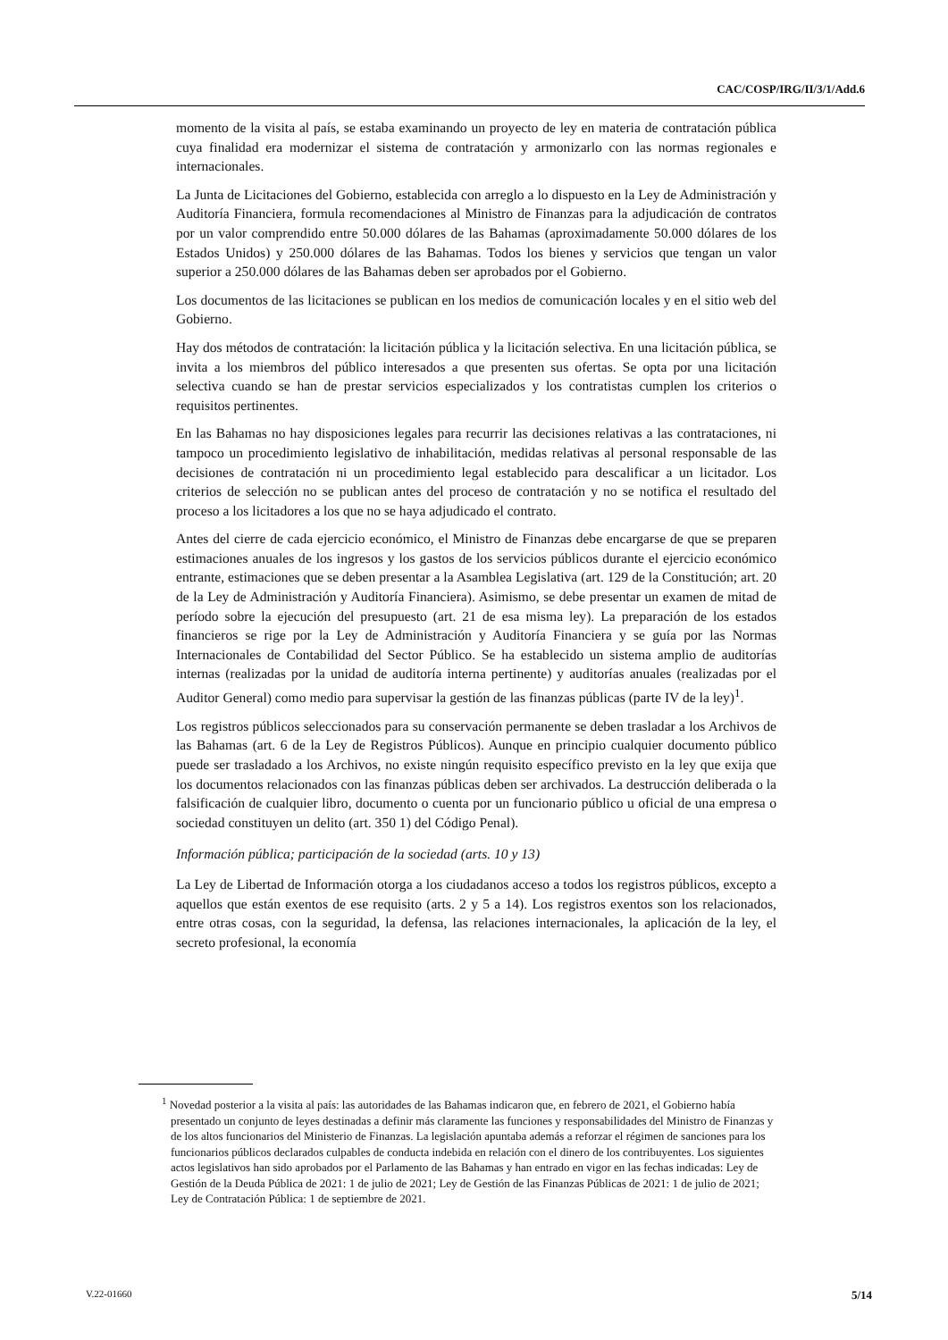CAC/COSP/IRG/II/3/1/Add.6
momento de la visita al país, se estaba examinando un proyecto de ley en materia de contratación pública cuya finalidad era modernizar el sistema de contratación y armonizarlo con las normas regionales e internacionales.
La Junta de Licitaciones del Gobierno, establecida con arreglo a lo dispuesto en la Ley de Administración y Auditoría Financiera, formula recomendaciones al Ministro de Finanzas para la adjudicación de contratos por un valor comprendido entre 50.000 dólares de las Bahamas (aproximadamente 50.000 dólares de los Estados Unidos) y 250.000 dólares de las Bahamas. Todos los bienes y servicios que tengan un valor superior a 250.000 dólares de las Bahamas deben ser aprobados por el Gobierno.
Los documentos de las licitaciones se publican en los medios de comunicación locales y en el sitio web del Gobierno.
Hay dos métodos de contratación: la licitación pública y la licitación selectiva. En una licitación pública, se invita a los miembros del público interesados a que presenten sus ofertas. Se opta por una licitación selectiva cuando se han de prestar servicios especializados y los contratistas cumplen los criterios o requisitos pertinentes.
En las Bahamas no hay disposiciones legales para recurrir las decisiones relativas a las contrataciones, ni tampoco un procedimiento legislativo de inhabilitación, medidas relativas al personal responsable de las decisiones de contratación ni un procedimiento legal establecido para descalificar a un licitador. Los criterios de selección no se publican antes del proceso de contratación y no se notifica el resultado del proceso a los licitadores a los que no se haya adjudicado el contrato.
Antes del cierre de cada ejercicio económico, el Ministro de Finanzas debe encargarse de que se preparen estimaciones anuales de los ingresos y los gastos de los servicios públicos durante el ejercicio económico entrante, estimaciones que se deben presentar a la Asamblea Legislativa (art. 129 de la Constitución; art. 20 de la Ley de Administración y Auditoría Financiera). Asimismo, se debe presentar un examen de mitad de período sobre la ejecución del presupuesto (art. 21 de esa misma ley). La preparación de los estados financieros se rige por la Ley de Administración y Auditoría Financiera y se guía por las Normas Internacionales de Contabilidad del Sector Público. Se ha establecido un sistema amplio de auditorías internas (realizadas por la unidad de auditoría interna pertinente) y auditorías anuales (realizadas por el Auditor General) como medio para supervisar la gestión de las finanzas públicas (parte IV de la ley)<sup>1</sup>.
Los registros públicos seleccionados para su conservación permanente se deben trasladar a los Archivos de las Bahamas (art. 6 de la Ley de Registros Públicos). Aunque en principio cualquier documento público puede ser trasladado a los Archivos, no existe ningún requisito específico previsto en la ley que exija que los documentos relacionados con las finanzas públicas deben ser archivados. La destrucción deliberada o la falsificación de cualquier libro, documento o cuenta por un funcionario público u oficial de una empresa o sociedad constituyen un delito (art. 350 1) del Código Penal).
Información pública; participación de la sociedad (arts. 10 y 13)
La Ley de Libertad de Información otorga a los ciudadanos acceso a todos los registros públicos, excepto a aquellos que están exentos de ese requisito (arts. 2 y 5 a 14). Los registros exentos son los relacionados, entre otras cosas, con la seguridad, la defensa, las relaciones internacionales, la aplicación de la ley, el secreto profesional, la economía
<sup>1</sup> Novedad posterior a la visita al país: las autoridades de las Bahamas indicaron que, en febrero de 2021, el Gobierno había presentado un conjunto de leyes destinadas a definir más claramente las funciones y responsabilidades del Ministro de Finanzas y de los altos funcionarios del Ministerio de Finanzas. La legislación apuntaba además a reforzar el régimen de sanciones para los funcionarios públicos declarados culpables de conducta indebida en relación con el dinero de los contribuyentes. Los siguientes actos legislativos han sido aprobados por el Parlamento de las Bahamas y han entrado en vigor en las fechas indicadas: Ley de Gestión de la Deuda Pública de 2021: 1 de julio de 2021; Ley de Gestión de las Finanzas Públicas de 2021: 1 de julio de 2021; Ley de Contratación Pública: 1 de septiembre de 2021.
V.22-01660 5/14